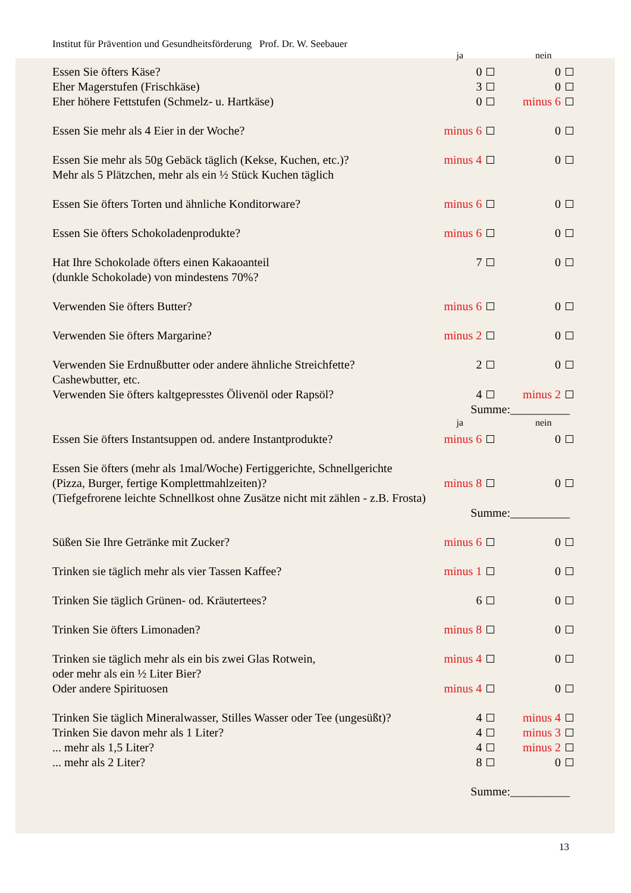Institut für Prävention und Gesundheitsförderung Prof. Dr. W. Seebauer
| | ja | nein |
| Essen Sie öfters Käse? | 0 | 0 |
| Eher Magerstufen (Frischkäse) | 3 | 0 |
| Eher höhere Fettstufen (Schmelz- u. Hartkäse) | 0 | minus 6 |
| Essen Sie mehr als 4 Eier in der Woche? | minus 6 | 0 |
| Essen Sie mehr als 50g Gebäck täglich (Kekse, Kuchen, etc.)? | minus 4 | 0 |
| Mehr als 5 Plätzchen, mehr als ein ½ Stück Kuchen täglich | | |
| Essen Sie öfters Torten und ähnliche Konditorware? | minus 6 | 0 |
| Essen Sie öfters Schokoladenprodukte? | minus 6 | 0 |
| Hat Ihre Schokolade öfters einen Kakaoanteil | 7 | 0 |
| (dunkle Schokolade) von mindestens 70%? | | |
| Verwenden Sie öfters Butter? | minus 6 | 0 |
| Verwenden Sie öfters Margarine? | minus 2 | 0 |
| Verwenden Sie Erdnußbutter oder andere ähnliche Streichfette? | 2 | 0 |
| Cashewbutter, etc. | | |
| Verwenden Sie öfters kaltgepresstes Ölivenöl oder Rapsöl? | 4 | minus 2 |
| Summe:__________ | | |
| | ja | nein |
| Essen Sie öfters Instantsuppen od. andere Instantprodukte? | minus 6 | 0 |
| Essen Sie öfters (mehr als 1mal/Woche) Fertiggerichte, Schnellgerichte | | |
| (Pizza, Burger, fertige Komplettmahlzeiten)? | minus 8 | 0 |
| (Tiefgefrorene leichte Schnellkost ohne Zusätze nicht mit zählen - z.B. Frosta) | | |
| Summe:__________ | | |
| Süßen Sie Ihre Getränke mit Zucker? | minus 6 | 0 |
| Trinken sie täglich mehr als vier Tassen Kaffee? | minus 1 | 0 |
| Trinken Sie täglich Grünen- od. Kräutertees? | 6 | 0 |
| Trinken Sie öfters Limonaden? | minus 8 | 0 |
| Trinken sie täglich mehr als ein bis zwei Glas Rotwein, | minus 4 | 0 |
| oder mehr als ein ½ Liter Bier? | | |
| Oder andere Spirituosen | minus 4 | 0 |
| Trinken Sie täglich Mineralwasser, Stilles Wasser oder Tee (ungesüßt)? | 4 | minus 4 |
| Trinken Sie davon mehr als 1 Liter? | 4 | minus 3 |
| ... mehr als 1,5 Liter? | 4 | minus 2 |
| ... mehr als 2 Liter? | 8 | 0 |
| Summe:__________ | | |
13